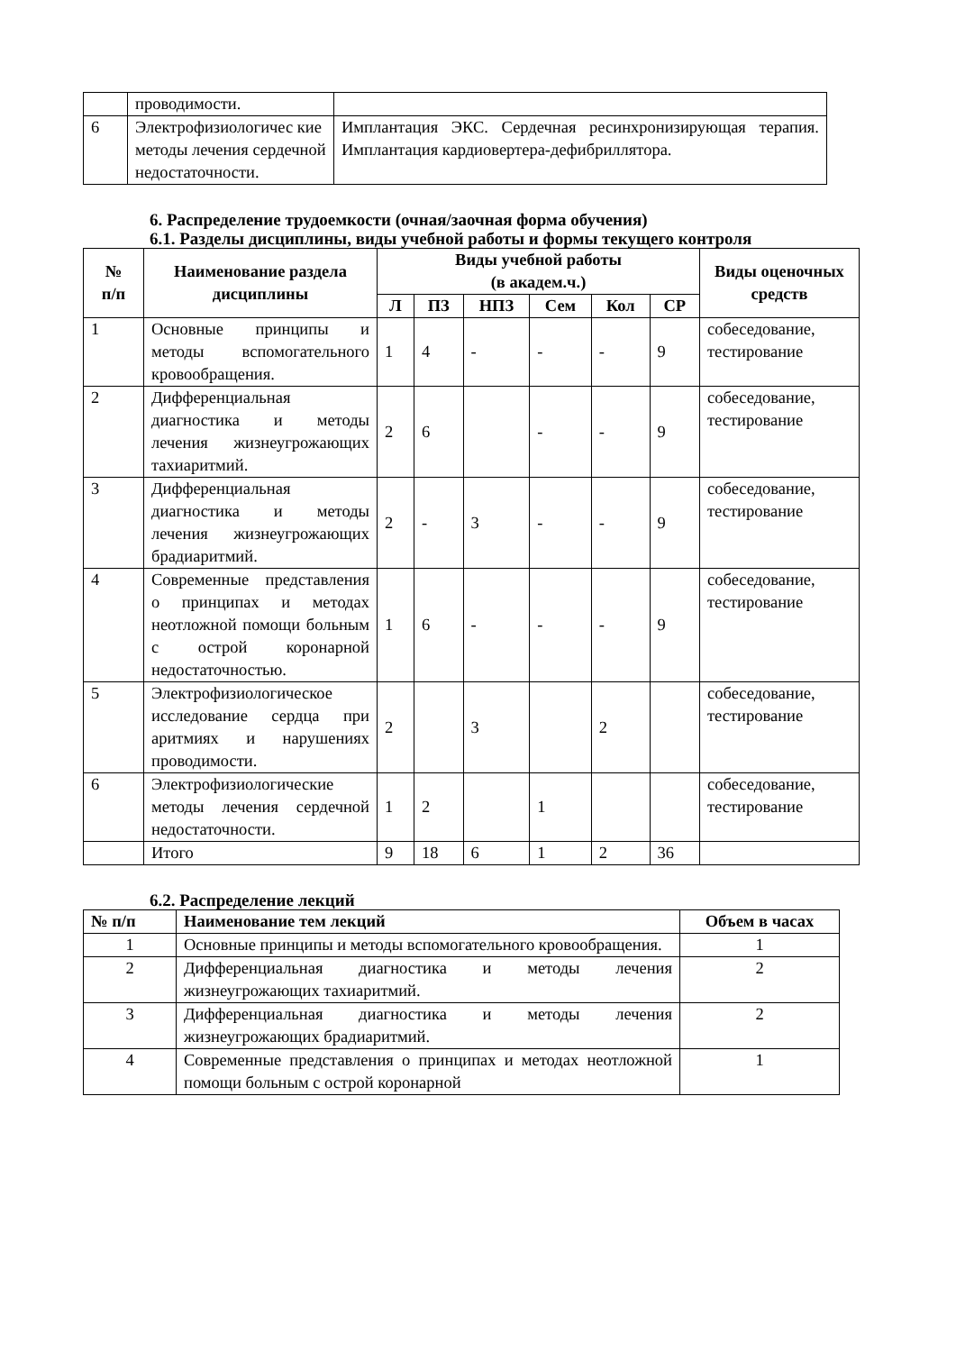| | проводимости. | |
| 6 | Электрофизиологичес кие методы лечения сердечной недостаточности. | Имплантация ЭКС. Сердечная ресинхронизирующая терапия. Имплантация кардиовертера-дефибриллятора. |
6. Распределение трудоемкости (очная/заочная форма обучения)
6.1. Разделы дисциплины, виды учебной работы и формы текущего контроля
| № п/п | Наименование раздела дисциплины | Виды учебной работы (в академ.ч.) | | | | | | Виды оценочных средств |
| --- | --- | --- | --- | --- | --- | --- | --- | --- |
| | | Л | ПЗ | НПЗ | Сем | Кол | СР | |
| 1 | Основные принципы и методы вспомогательного кровообращения. | 1 | 4 | - | - | - | 9 | собеседование, тестирование |
| 2 | Дифференциальная диагностика и методы лечения жизнеугрожающих тахиаритмий. | 2 | 6 | | - | - | 9 | собеседование, тестирование |
| 3 | Дифференциальная диагностика и методы лечения жизнеугрожающих брадиаритмий. | 2 | - | 3 | - | - | 9 | собеседование, тестирование |
| 4 | Современные представления о принципах и методах неотложной помощи больным с острой коронарной недостаточностью. | 1 | 6 | - | - | - | 9 | собеседование, тестирование |
| 5 | Электрофизиологическое исследование сердца при аритмиях и нарушениях проводимости. | 2 | | 3 | | 2 | | собеседование, тестирование |
| 6 | Электрофизиологические методы лечения сердечной недостаточности. | 1 | 2 | | 1 | | | собеседование, тестирование |
| | Итого | 9 | 18 | 6 | 1 | 2 | 36 | |
6.2. Распределение лекций
| № п/п | Наименование тем лекций | Объем в часах |
| --- | --- | --- |
| 1 | Основные принципы и методы вспомогательного кровообращения. | 1 |
| 2 | Дифференциальная диагностика и методы лечения жизнеугрожающих тахиаритмий. | 2 |
| 3 | Дифференциальная диагностика и методы лечения жизнеугрожающих брадиаритмий. | 2 |
| 4 | Современные представления о принципах и методах неотложной помощи больным с острой коронарной | 1 |